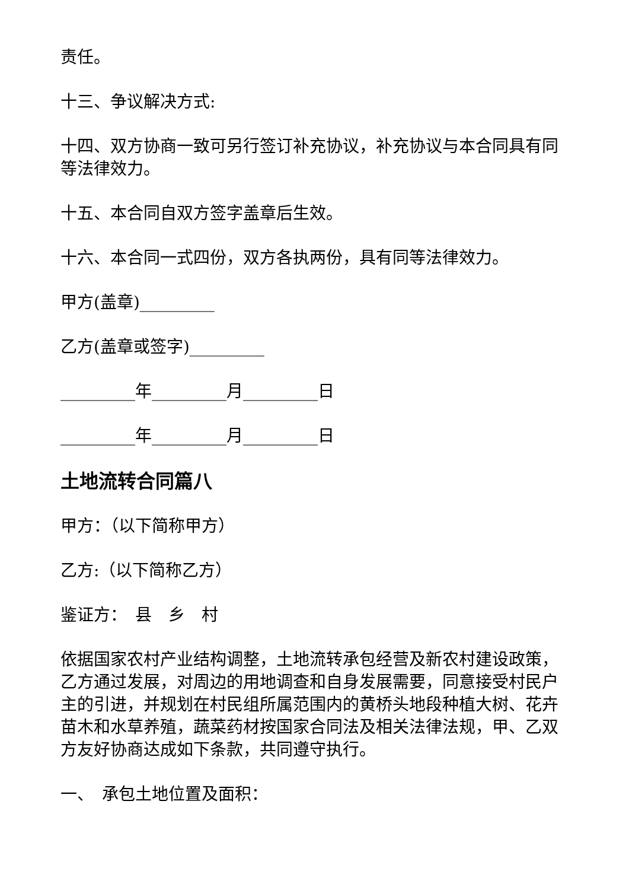责任。
十三、争议解决方式:
十四、双方协商一致可另行签订补充协议，补充协议与本合同具有同等法律效力。
十五、本合同自双方签字盖章后生效。
十六、本合同一式四份，双方各执两份，具有同等法律效力。
甲方(盖章)_________
乙方(盖章或签字)_________
_________年_________月_________日
_________年_________月_________日
土地流转合同篇八
甲方：（以下简称甲方）
乙方:（以下简称乙方）
鉴证方：　县　乡　村
依据国家农村产业结构调整，土地流转承包经营及新农村建设政策，乙方通过发展，对周边的用地调查和自身发展需要，同意接受村民户主的引进，并规划在村民组所属范围内的黄桥头地段种植大树、花卉苗木和水草养殖，蔬菜药材按国家合同法及相关法律法规，甲、乙双方友好协商达成如下条款，共同遵守执行。
一、　承包土地位置及面积：